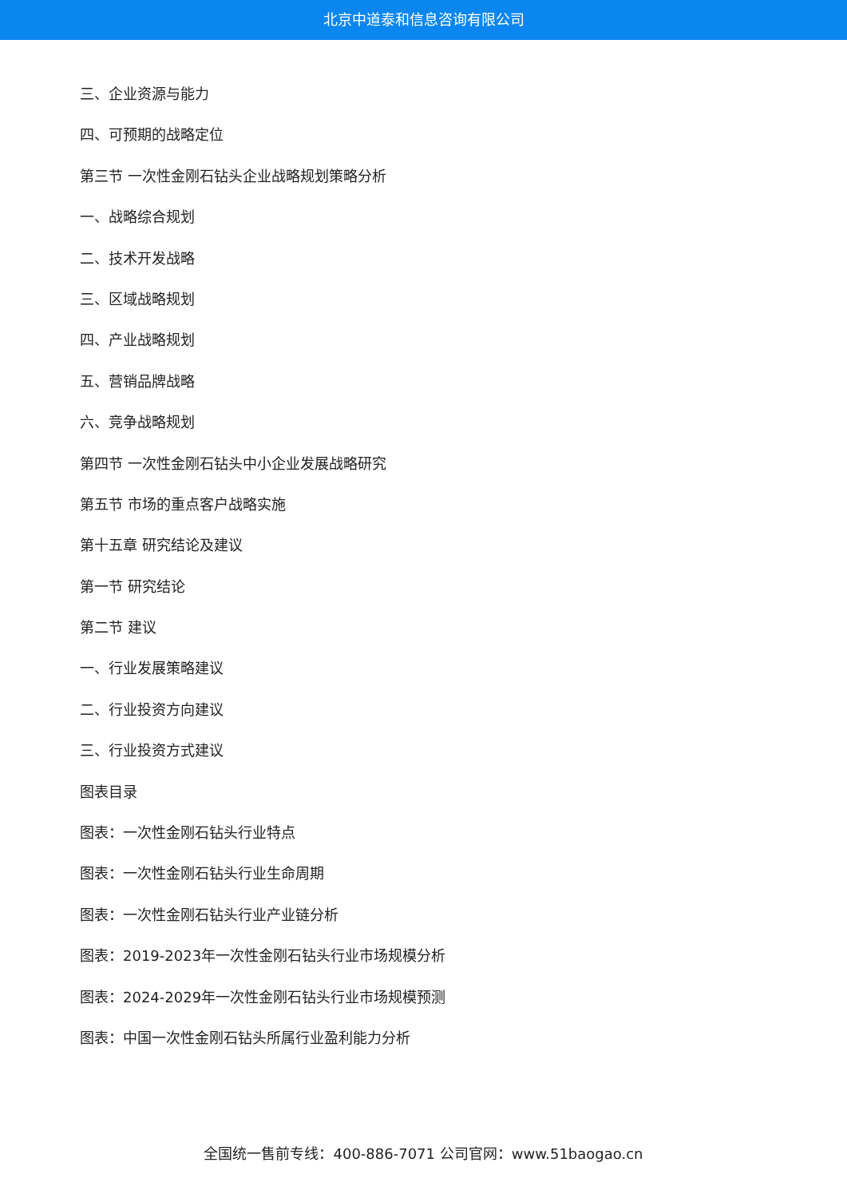北京中道泰和信息咨询有限公司
三、企业资源与能力
四、可预期的战略定位
第三节 一次性金刚石钻头企业战略规划策略分析
一、战略综合规划
二、技术开发战略
三、区域战略规划
四、产业战略规划
五、营销品牌战略
六、竞争战略规划
第四节 一次性金刚石钻头中小企业发展战略研究
第五节 市场的重点客户战略实施
第十五章 研究结论及建议
第一节 研究结论
第二节 建议
一、行业发展策略建议
二、行业投资方向建议
三、行业投资方式建议
图表目录
图表：一次性金刚石钻头行业特点
图表：一次性金刚石钻头行业生命周期
图表：一次性金刚石钻头行业产业链分析
图表：2019-2023年一次性金刚石钻头行业市场规模分析
图表：2024-2029年一次性金刚石钻头行业市场规模预测
图表：中国一次性金刚石钻头所属行业盈利能力分析
全国统一售前专线：400-886-7071 公司官网：www.51baogao.cn